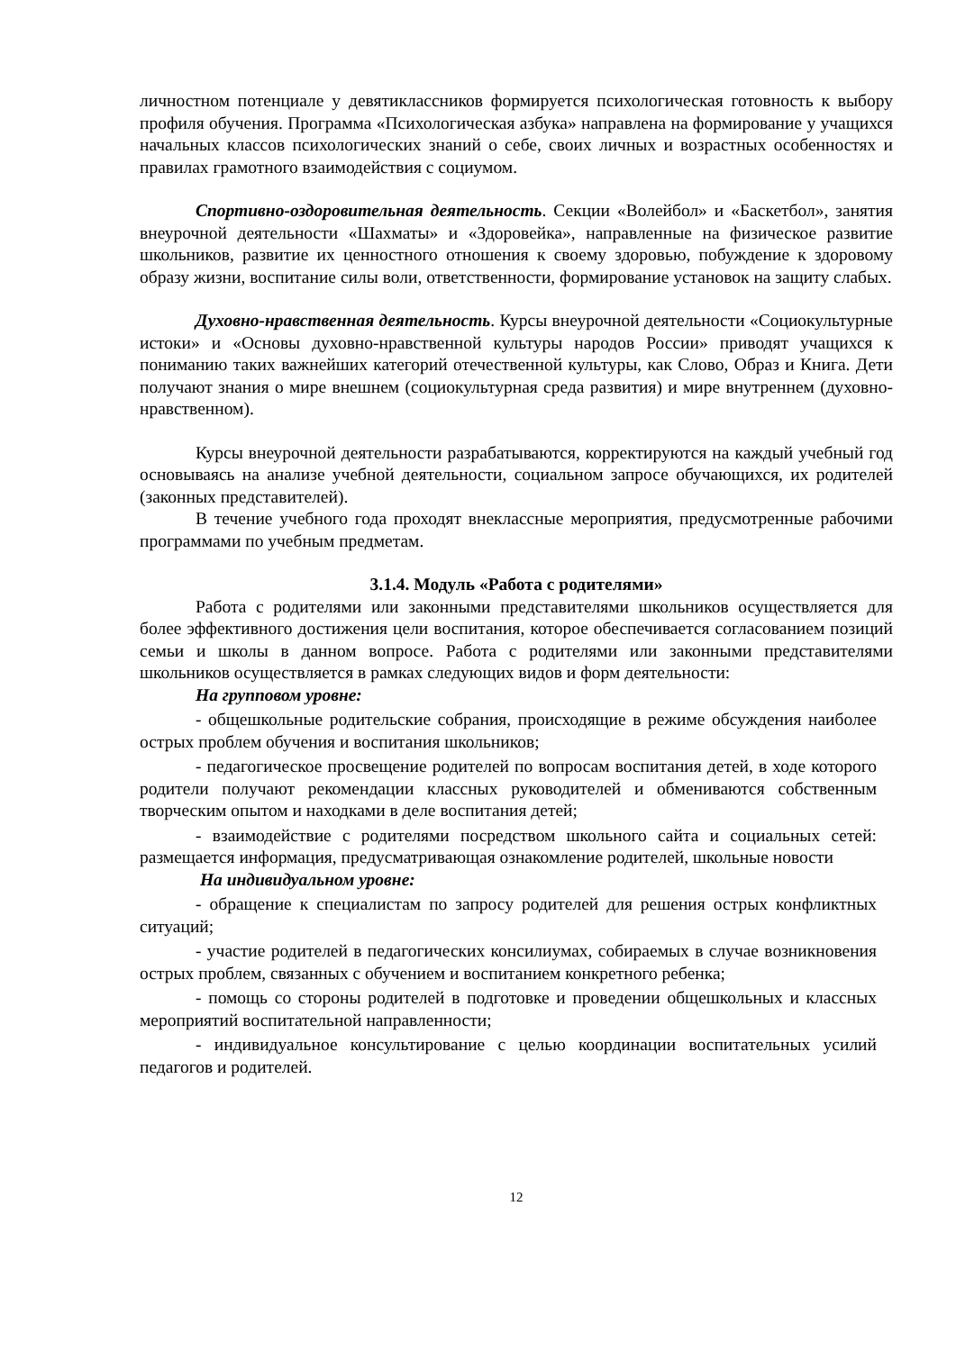личностном потенциале у девятиклассников формируется психологическая готовность к выбору профиля обучения. Программа «Психологическая азбука» направлена на формирование у учащихся начальных классов психологических знаний о себе, своих личных и возрастных особенностях и правилах грамотного взаимодействия с социумом.
Спортивно-оздоровительная деятельность. Секции «Волейбол» и «Баскетбол», занятия внеурочной деятельности «Шахматы» и «Здоровейка», направленные на физическое развитие школьников, развитие их ценностного отношения к своему здоровью, побуждение к здоровому образу жизни, воспитание силы воли, ответственности, формирование установок на защиту слабых.
Духовно-нравственная деятельность. Курсы внеурочной деятельности «Социокультурные истоки» и «Основы духовно-нравственной культуры народов России» приводят учащихся к пониманию таких важнейших категорий отечественной культуры, как Слово, Образ и Книга. Дети получают знания о мире внешнем (социокультурная среда развития) и мире внутреннем (духовно-нравственном).
Курсы внеурочной деятельности разрабатываются, корректируются на каждый учебный год основываясь на анализе учебной деятельности, социальном запросе обучающихся, их родителей (законных представителей).
В течение учебного года проходят внеклассные мероприятия, предусмотренные рабочими программами по учебным предметам.
3.1.4. Модуль «Работа с родителями»
Работа с родителями или законными представителями школьников осуществляется для более эффективного достижения цели воспитания, которое обеспечивается согласованием позиций семьи и школы в данном вопросе. Работа с родителями или законными представителями школьников осуществляется в рамках следующих видов и форм деятельности:
На групповом уровне:
- общешкольные родительские собрания, происходящие в режиме обсуждения наиболее острых проблем обучения и воспитания школьников;
- педагогическое просвещение родителей по вопросам воспитания детей, в ходе которого родители получают рекомендации классных руководителей и обмениваются собственным творческим опытом и находками в деле воспитания детей;
- взаимодействие с родителями посредством школьного сайта и социальных сетей: размещается информация, предусматривающая ознакомление родителей, школьные новости
На индивидуальном уровне:
- обращение к специалистам по запросу родителей для решения острых конфликтных ситуаций;
- участие родителей в педагогических консилиумах, собираемых в случае возникновения острых проблем, связанных с обучением и воспитанием конкретного ребенка;
- помощь со стороны родителей в подготовке и проведении общешкольных и классных мероприятий воспитательной направленности;
- индивидуальное консультирование с целью координации воспитательных усилий педагогов и родителей.
12